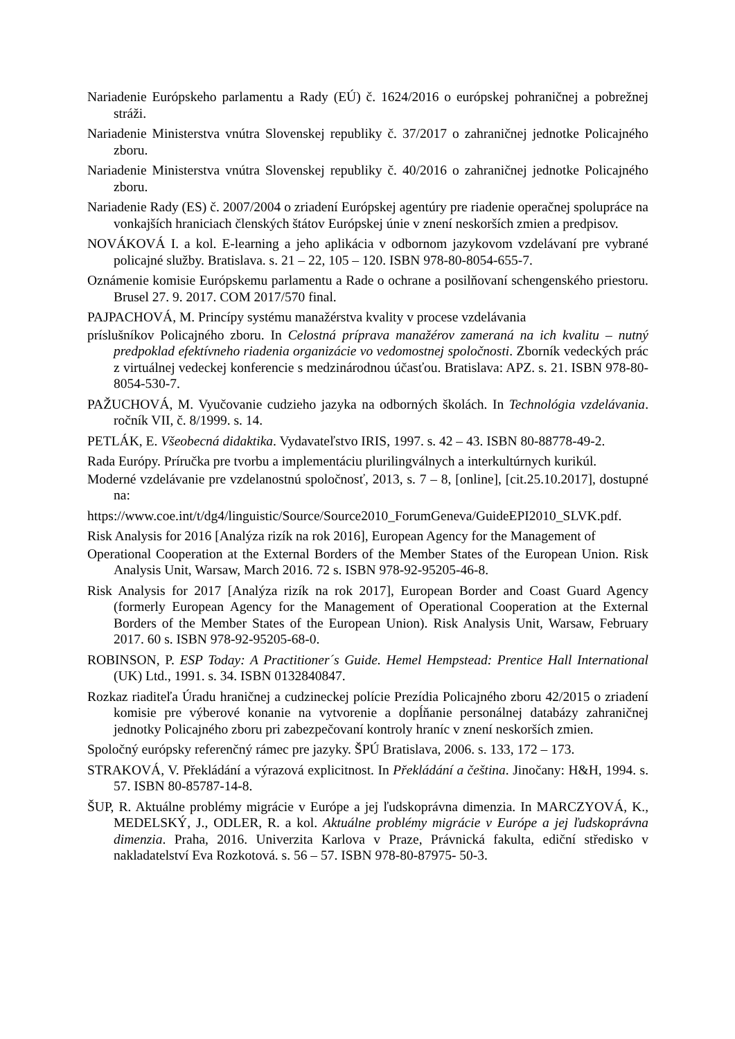Nariadenie Európskeho parlamentu a Rady (EÚ) č. 1624/2016 o európskej pohraničnej a pobrežnej stráži.
Nariadenie Ministerstva vnútra Slovenskej republiky č. 37/2017 o zahraničnej jednotke Policajného zboru.
Nariadenie Ministerstva vnútra Slovenskej republiky č. 40/2016 o zahraničnej jednotke Policajného zboru.
Nariadenie Rady (ES) č. 2007/2004 o zriadení Európskej agentúry pre riadenie operačnej spolupráce na vonkajších hraniciach členských štátov Európskej únie v znení neskorších zmien a predpisov.
NOVÁKOVÁ I. a kol. E-learning a jeho aplikácia v odbornom jazykovom vzdelávaní pre vybrané policajné služby. Bratislava. s. 21 – 22, 105 – 120. ISBN 978-80-8054-655-7.
Oznámenie komisie Európskemu parlamentu a Rade o ochrane a posilňovaní schengenského priestoru. Brusel 27. 9. 2017. COM 2017/570 final.
PAJPACHOVÁ, M. Princípy systému manažérstva kvality v procese vzdelávania
príslušníkov Policajného zboru. In Celostná príprava manažérov zameraná na ich kvalitu – nutný predpoklad efektívneho riadenia organizácie vo vedomostnej spoločnosti. Zborník vedeckých prác z virtuálnej vedeckej konferencie s medzinárodnou účasťou. Bratislava: APZ. s. 21. ISBN 978-80-8054-530-7.
PAŽUCHOVÁ, M. Vyučovanie cudzieho jazyka na odborných školách. In Technológia vzdelávania. ročník VII, č. 8/1999. s. 14.
PETLÁK, E. Všeobecná didaktika. Vydavateľstvo IRIS, 1997. s. 42 – 43. ISBN 80-88778-49-2.
Rada Európy. Príručka pre tvorbu a implementáciu plurilingválnych a interkultúrnych kurikúl.
Moderné vzdelávanie pre vzdelanostnú spoločnosť, 2013, s. 7 – 8, [online], [cit.25.10.2017], dostupné na:
https://www.coe.int/t/dg4/linguistic/Source/Source2010_ForumGeneva/GuideEPI2010_SLVK.pdf.
Risk Analysis for 2016 [Analýza rizík na rok 2016], European Agency for the Management of
Operational Cooperation at the External Borders of the Member States of the European Union. Risk Analysis Unit, Warsaw, March 2016. 72 s. ISBN 978-92-95205-46-8.
Risk Analysis for 2017 [Analýza rizík na rok 2017], European Border and Coast Guard Agency (formerly European Agency for the Management of Operational Cooperation at the External Borders of the Member States of the European Union). Risk Analysis Unit, Warsaw, February 2017. 60 s. ISBN 978-92-95205-68-0.
ROBINSON, P. ESP Today: A Practitioner´s Guide. Hemel Hempstead: Prentice Hall International (UK) Ltd., 1991. s. 34. ISBN 0132840847.
Rozkaz riaditeľa Úradu hraničnej a cudzineckej polície Prezídia Policajného zboru 42/2015 o zriadení komisie pre výberové konanie na vytvorenie a dopĺňanie personálnej databázy zahraničnej jednotky Policajného zboru pri zabezpečovaní kontroly hraníc v znení neskorších zmien.
Spoločný európsky referenčný rámec pre jazyky. ŠPÚ Bratislava, 2006. s. 133, 172 – 173.
STRAKOVÁ, V. Překládání a výrazová explicitnost. In Překládání a čeština. Jinočany: H&H, 1994. s. 57. ISBN 80-85787-14-8.
ŠUP, R. Aktuálne problémy migrácie v Európe a jej ľudskoprávna dimenzia. In MARCZYOVÁ, K., MEDELSKÝ, J., ODLER, R. a kol. Aktuálne problémy migrácie v Európe a jej ľudskoprávna dimenzia. Praha, 2016. Univerzita Karlova v Praze, Právnická fakulta, ediční středisko v nakladatelství Eva Rozkotová. s. 56 – 57. ISBN 978-80-87975- 50-3.